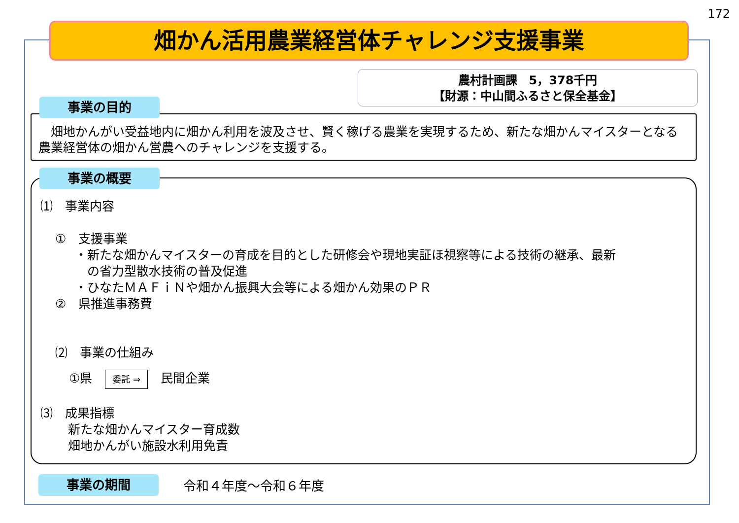172
畑かん活用農業経営体チャレンジ支援事業
農村計画課　5，378千円
【財源：中山間ふるさと保全基金】
　畑地かんがい受益地内に畑かん利用を波及させ、賢く稼げる農業を実現するため、新たな畑かんマイスターとなる農業経営体の畑かん営農へのチャレンジを支援する。
事業の目的
⑴　事業内容
①　支援事業
・新たな畑かんマイスターの育成を目的とした研修会や現地実証ほ視察等による技術の継承、最新
　の省力型散水技術の普及促進
・ひなたＭＡＦｉＮや畑かん振興大会等による畑かん効果のＰＲ
②　県推進事務費
⑵　事業の仕組み
①県 委託 ⇒ 民間企業
⑶　成果指標
新たな畑かんマイスター育成数
畑地かんがい施設水利用免責
事業の概要
事業の期間 令和４年度～令和６年度